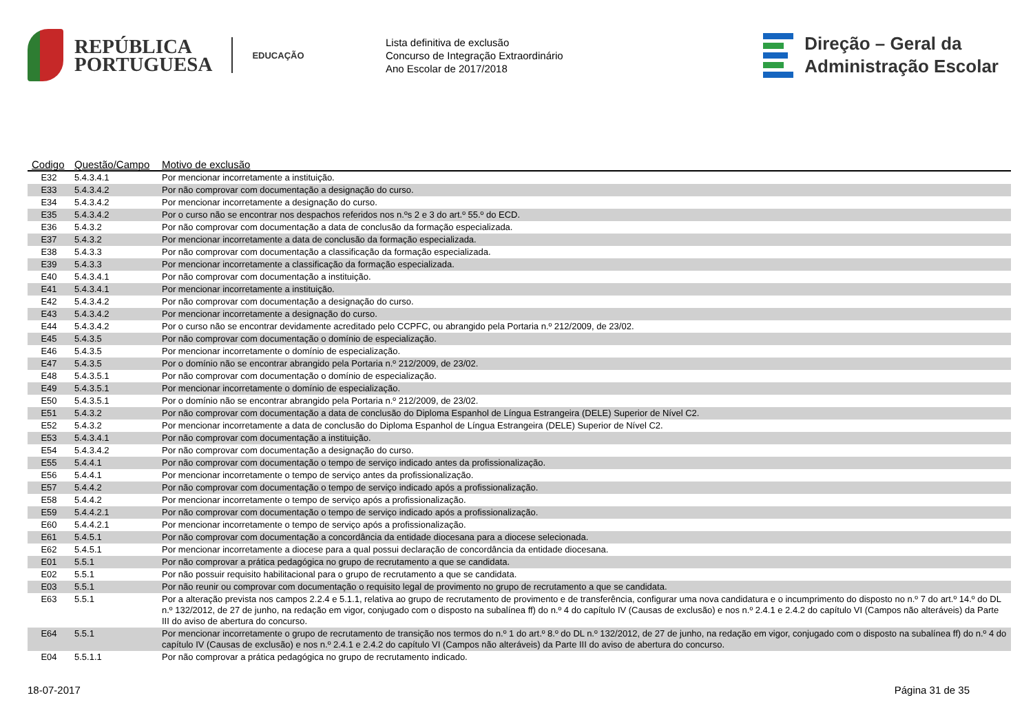REPÚBLICA
PORTUGUESA
EDUCAÇÃO
Lista definitiva de exclusão
Concurso de Integração Extraordinário
Ano Escolar de 2017/2018
Direção – Geral da
Administração Escolar
| Codigo | Questão/Campo | Motivo de exclusão |
| --- | --- | --- |
| E32 | 5.4.3.4.1 | Por mencionar incorretamente a instituição. |
| E33 | 5.4.3.4.2 | Por não comprovar com documentação a designação do curso. |
| E34 | 5.4.3.4.2 | Por mencionar incorretamente a designação do curso. |
| E35 | 5.4.3.4.2 | Por o curso não se encontrar nos despachos referidos nos n.ºs 2 e 3 do art.º 55.º do ECD. |
| E36 | 5.4.3.2 | Por não comprovar com documentação a data de conclusão da formação especializada. |
| E37 | 5.4.3.2 | Por mencionar incorretamente a data de conclusão da formação especializada. |
| E38 | 5.4.3.3 | Por não comprovar com documentação a classificação da formação especializada. |
| E39 | 5.4.3.3 | Por mencionar incorretamente a classificação da formação especializada. |
| E40 | 5.4.3.4.1 | Por não comprovar com documentação a instituição. |
| E41 | 5.4.3.4.1 | Por mencionar incorretamente a instituição. |
| E42 | 5.4.3.4.2 | Por não comprovar com documentação a designação do curso. |
| E43 | 5.4.3.4.2 | Por mencionar incorretamente a designação do curso. |
| E44 | 5.4.3.4.2 | Por o curso não se encontrar devidamente acreditado pelo CCPFC, ou abrangido pela Portaria n.º 212/2009, de 23/02. |
| E45 | 5.4.3.5 | Por não comprovar com documentação o domínio de especialização. |
| E46 | 5.4.3.5 | Por mencionar incorretamente o domínio de especialização. |
| E47 | 5.4.3.5 | Por o domínio não se encontrar abrangido pela Portaria n.º 212/2009, de 23/02. |
| E48 | 5.4.3.5.1 | Por não comprovar com documentação o domínio de especialização. |
| E49 | 5.4.3.5.1 | Por mencionar incorretamente o domínio de especialização. |
| E50 | 5.4.3.5.1 | Por o domínio não se encontrar abrangido pela Portaria n.º 212/2009, de 23/02. |
| E51 | 5.4.3.2 | Por não comprovar com documentação a data de conclusão do Diploma Espanhol de Língua Estrangeira (DELE) Superior de Nível C2. |
| E52 | 5.4.3.2 | Por mencionar incorretamente a data de conclusão do Diploma Espanhol de Língua Estrangeira (DELE) Superior de Nível C2. |
| E53 | 5.4.3.4.1 | Por não comprovar com documentação a instituição. |
| E54 | 5.4.3.4.2 | Por não comprovar com documentação a designação do curso. |
| E55 | 5.4.4.1 | Por não comprovar com documentação o tempo de serviço indicado antes da profissionalização. |
| E56 | 5.4.4.1 | Por mencionar incorretamente o tempo de serviço antes da profissionalização. |
| E57 | 5.4.4.2 | Por não comprovar com documentação o tempo de serviço indicado após a profissionalização. |
| E58 | 5.4.4.2 | Por mencionar incorretamente o tempo de serviço após a profissionalização. |
| E59 | 5.4.4.2.1 | Por não comprovar com documentação o tempo de serviço indicado após a profissionalização. |
| E60 | 5.4.4.2.1 | Por mencionar incorretamente o tempo de serviço após a profissionalização. |
| E61 | 5.4.5.1 | Por não comprovar com documentação a concordância da entidade diocesana para a diocese selecionada. |
| E62 | 5.4.5.1 | Por mencionar incorretamente a diocese para a qual possui declaração de concordância da entidade diocesana. |
| E01 | 5.5.1 | Por não comprovar a prática pedagógica no grupo de recrutamento a que se candidata. |
| E02 | 5.5.1 | Por não possuir requisito habilitacional para o grupo de recrutamento a que se candidata. |
| E03 | 5.5.1 | Por não reunir ou comprovar com documentação o requisito legal de provimento no grupo de recrutamento a que se candidata. |
| E63 | 5.5.1 | Por a alteração prevista nos campos 2.2.4 e 5.1.1, relativa ao grupo de recrutamento de provimento e de transferência, configurar uma nova candidatura e o incumprimento do disposto no n.º 7 do art.º 14.º do DL n.º 132/2012, de 27 de junho, na redação em vigor, conjugado com o disposto na subalínea ff) do n.º 4 do capítulo IV (Causas de exclusão) e nos n.º 2.4.1 e 2.4.2 do capítulo VI (Campos não alteráveis) da Parte III do aviso de abertura do concurso. |
| E64 | 5.5.1 | Por mencionar incorretamente o grupo de recrutamento de transição nos termos do n.º 1 do art.º 8.º do DL n.º 132/2012, de 27 de junho, na redação em vigor, conjugado com o disposto na subalínea ff) do n.º 4 do capítulo IV (Causas de exclusão) e nos n.º 2.4.1 e 2.4.2 do capítulo VI (Campos não alteráveis) da Parte III do aviso de abertura do concurso. |
| E04 | 5.5.1.1 | Por não comprovar a prática pedagógica no grupo de recrutamento indicado. |
18-07-2017 Página 31 de 35